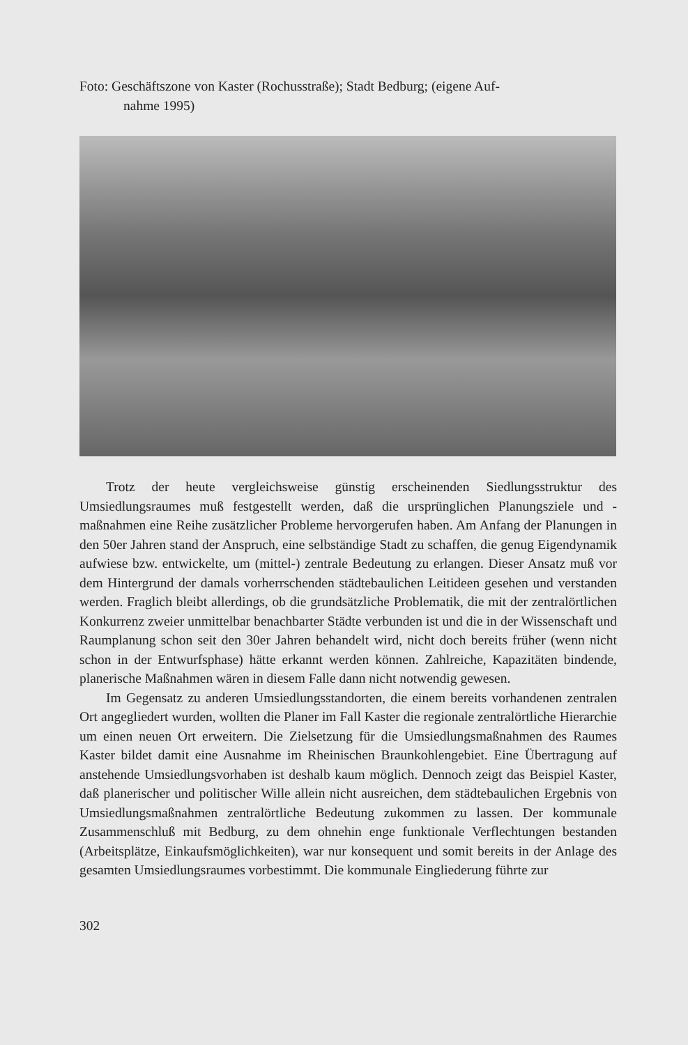Foto: Geschäftszone von Kaster (Rochusstraße); Stadt Bedburg; (eigene Auf-
nahme 1995)
Trotz der heute vergleichsweise günstig erscheinenden Siedlungsstruktur des Umsiedlungsraumes muß festgestellt werden, daß die ursprünglichen Planungsziele und -maßnahmen eine Reihe zusätzlicher Probleme hervorgerufen haben. Am Anfang der Planungen in den 50er Jahren stand der Anspruch, eine selbständige Stadt zu schaffen, die genug Eigendynamik aufwiese bzw. entwickelte, um (mittel-) zentrale Bedeutung zu erlangen. Dieser Ansatz muß vor dem Hintergrund der damals vorherrschenden städtebaulichen Leitideen gesehen und verstanden werden. Fraglich bleibt allerdings, ob die grundsätzliche Problematik, die mit der zentralörtlichen Konkurrenz zweier unmittelbar benachbarter Städte verbunden ist und die in der Wissenschaft und Raumplanung schon seit den 30er Jahren behandelt wird, nicht doch bereits früher (wenn nicht schon in der Entwurfsphase) hätte erkannt werden können. Zahlreiche, Kapazitäten bindende, planerische Maßnahmen wären in diesem Falle dann nicht notwendig gewesen.
Im Gegensatz zu anderen Umsiedlungsstandorten, die einem bereits vorhandenen zentralen Ort angegliedert wurden, wollten die Planer im Fall Kaster die regionale zentralörtliche Hierarchie um einen neuen Ort erweitern. Die Zielsetzung für die Umsiedlungsmaßnahmen des Raumes Kaster bildet damit eine Ausnahme im Rheinischen Braunkohlengebiet. Eine Übertragung auf anstehende Umsiedlungsvorhaben ist deshalb kaum möglich. Dennoch zeigt das Beispiel Kaster, daß planerischer und politischer Wille allein nicht ausreichen, dem städtebaulichen Ergebnis von Umsiedlungsmaßnahmen zentralörtliche Bedeutung zukommen zu lassen. Der kommunale Zusammenschluß mit Bedburg, zu dem ohnehin enge funktionale Verflechtungen bestanden (Arbeitsplätze, Einkaufsmöglichkeiten), war nur konsequent und somit bereits in der Anlage des gesamten Umsiedlungsraumes vorbestimmt. Die kommunale Eingliederung führte zur
302